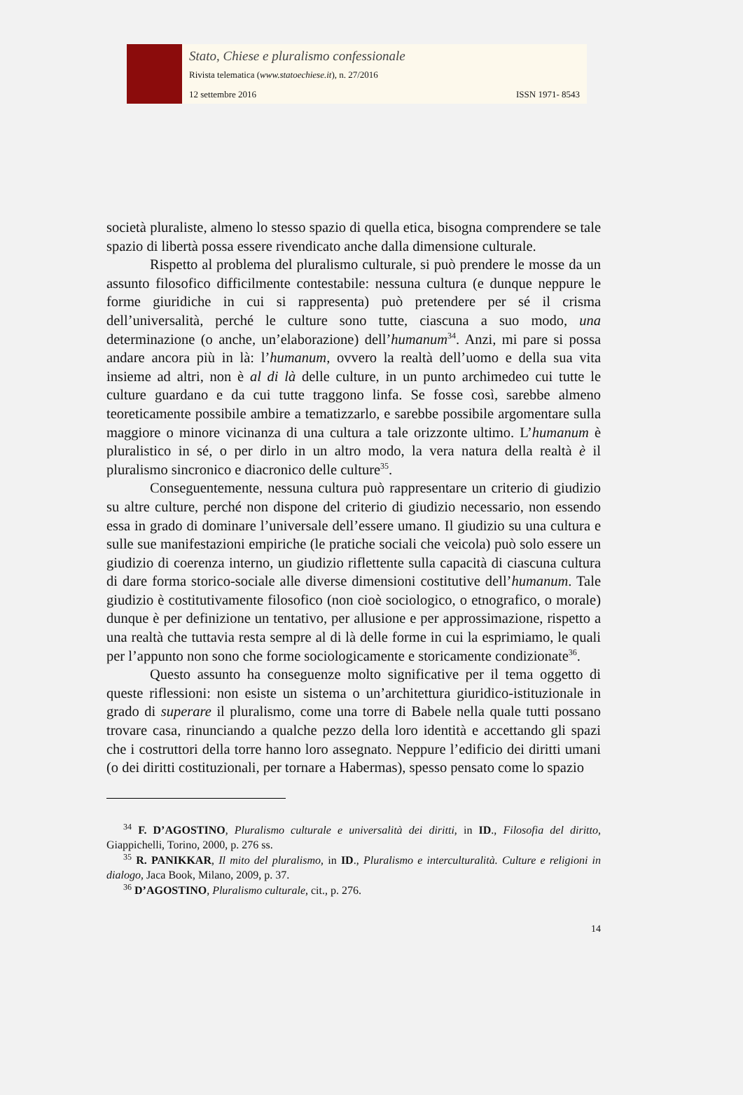Stato, Chiese e pluralismo confessionale
Rivista telematica (www.statoechiese.it), n. 27/2016
12 settembre 2016 ISSN 1971- 8543
società pluraliste, almeno lo stesso spazio di quella etica, bisogna comprendere se tale spazio di libertà possa essere rivendicato anche dalla dimensione culturale.
Rispetto al problema del pluralismo culturale, si può prendere le mosse da un assunto filosofico difficilmente contestabile: nessuna cultura (e dunque neppure le forme giuridiche in cui si rappresenta) può pretendere per sé il crisma dell’universalità, perché le culture sono tutte, ciascuna a suo modo, una determinazione (o anche, un’elaborazione) dell’humanum<sup>34</sup>. Anzi, mi pare si possa andare ancora più in là: l’humanum, ovvero la realtà dell’uomo e della sua vita insieme ad altri, non è al di là delle culture, in un punto archimedeo cui tutte le culture guardano e da cui tutte traggono linfa. Se fosse così, sarebbe almeno teoreticamente possibile ambire a tematizzarlo, e sarebbe possibile argomentare sulla maggiore o minore vicinanza di una cultura a tale orizzonte ultimo. L’humanum è pluralistico in sé, o per dirlo in un altro modo, la vera natura della realtà è il pluralismo sincronico e diacronico delle culture<sup>35</sup>.
Conseguentemente, nessuna cultura può rappresentare un criterio di giudizio su altre culture, perché non dispone del criterio di giudizio necessario, non essendo essa in grado di dominare l’universale dell’essere umano. Il giudizio su una cultura e sulle sue manifestazioni empiriche (le pratiche sociali che veicola) può solo essere un giudizio di coerenza interno, un giudizio riflettente sulla capacità di ciascuna cultura di dare forma storico-sociale alle diverse dimensioni costitutive dell’humanum. Tale giudizio è costitutivamente filosofico (non cioè sociologico, o etnografico, o morale) dunque è per definizione un tentativo, per allusione e per approssimazione, rispetto a una realtà che tuttavia resta sempre al di là delle forme in cui la esprimiamo, le quali per l’appunto non sono che forme sociologicamente e storicamente condizionate<sup>36</sup>.
Questo assunto ha conseguenze molto significative per il tema oggetto di queste riflessioni: non esiste un sistema o un’architettura giuridico-istituzionale in grado di superare il pluralismo, come una torre di Babele nella quale tutti possano trovare casa, rinunciando a qualche pezzo della loro identità e accettando gli spazi che i costruttori della torre hanno loro assegnato. Neppure l’edificio dei diritti umani (o dei diritti costituzionali, per tornare a Habermas), spesso pensato come lo spazio
<sup>34</sup> F. D’AGOSTINO, Pluralismo culturale e universalità dei diritti, in ID., Filosofia del diritto, Giappichelli, Torino, 2000, p. 276 ss.
<sup>35</sup> R. PANIKKAR, Il mito del pluralismo, in ID., Pluralismo e interculturalità. Culture e religioni in dialogo, Jaca Book, Milano, 2009, p. 37.
<sup>36</sup> D’AGOSTINO, Pluralismo culturale, cit., p. 276.
14